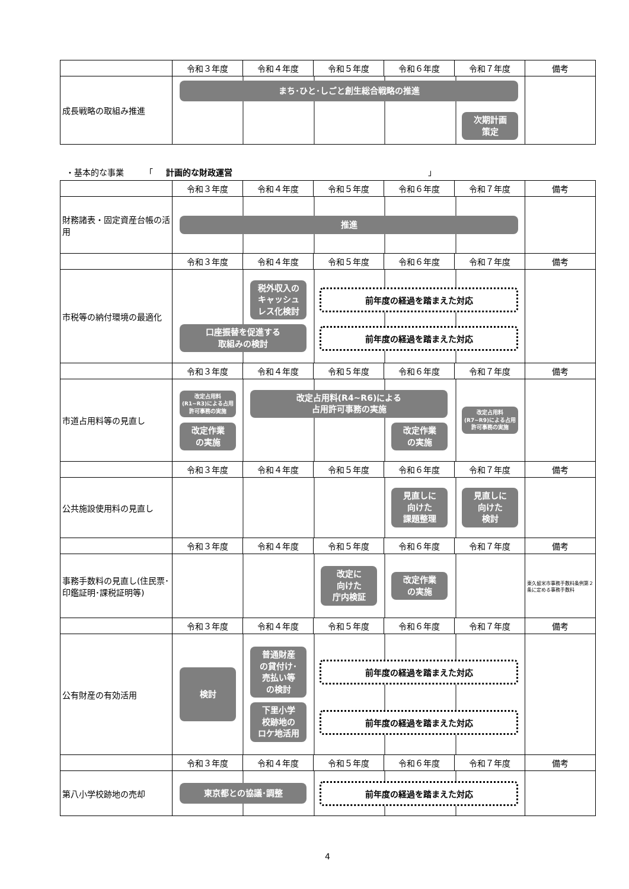| | 令和３年度 | 令和４年度 | 令和５年度 | 令和６年度 | 令和７年度 | 備考 |
| --- | --- | --- | --- | --- | --- | --- |
| 成長戦略の取組み推進 | まち･ひと･しごと創生総合戦略の推進 次期計画 策定 | | | | | |
・基本的な事業　　　「　計画的な財政運営 」
| | 令和３年度 | 令和４年度 | 令和５年度 | 令和６年度 | 令和７年度 | 備考 |
| --- | --- | --- | --- | --- | --- | --- |
| 財務諸表・固定資産台帳の活用 | 推進 | | | | | |
| | 令和３年度 | 令和４年度 | 令和５年度 | 令和６年度 | 令和７年度 | 備考 |
| 市税等の納付環境の最適化 | 税外収入の キャッシュ レス化検討 前年度の経過を踏まえた対応 口座振替を促進する 取組みの検討 前年度の経過を踏まえた対応 | | | | | |
| | 令和３年度 | 令和４年度 | 令和５年度 | 令和６年度 | 令和７年度 | 備考 |
| 市道占用料等の見直し | 改定占用料 (R1~R3)による占用許可事務の実施 改定占用料(R4~R6)による 占用許可事務の実施 改定占用料 (R7~R9)による占用許可事務の実施 改定作業 の実施 改定作業 の実施 | | | | | |
| | 令和３年度 | 令和４年度 | 令和５年度 | 令和６年度 | 令和７年度 | 備考 |
| 公共施設使用料の見直し | 見直しに 向けた 課題整理 見直しに 向けた 検討 | | | | | |
| | 令和３年度 | 令和４年度 | 令和５年度 | 令和６年度 | 令和７年度 | 備考 |
| 事務手数料の見直し(住民票･印鑑証明･課税証明等) | 改定に 向けた 庁内検証 改定作業 の実施 | | | | | 東久留米市事務手数料条例第２条に定める事務手数料 |
| | 令和３年度 | 令和４年度 | 令和５年度 | 令和６年度 | 令和７年度 | 備考 |
| 公有財産の有効活用 | 検討 普通財産 の貸付け･ 売払い等 の検討 前年度の経過を踏まえた対応 下里小学 校跡地の ロケ地活用 前年度の経過を踏まえた対応 | | | | | |
| | 令和３年度 | 令和４年度 | 令和５年度 | 令和６年度 | 令和７年度 | 備考 |
| 第八小学校跡地の売却 | 東京都との協議･調整 前年度の経過を踏まえた対応 | | | | | |
4